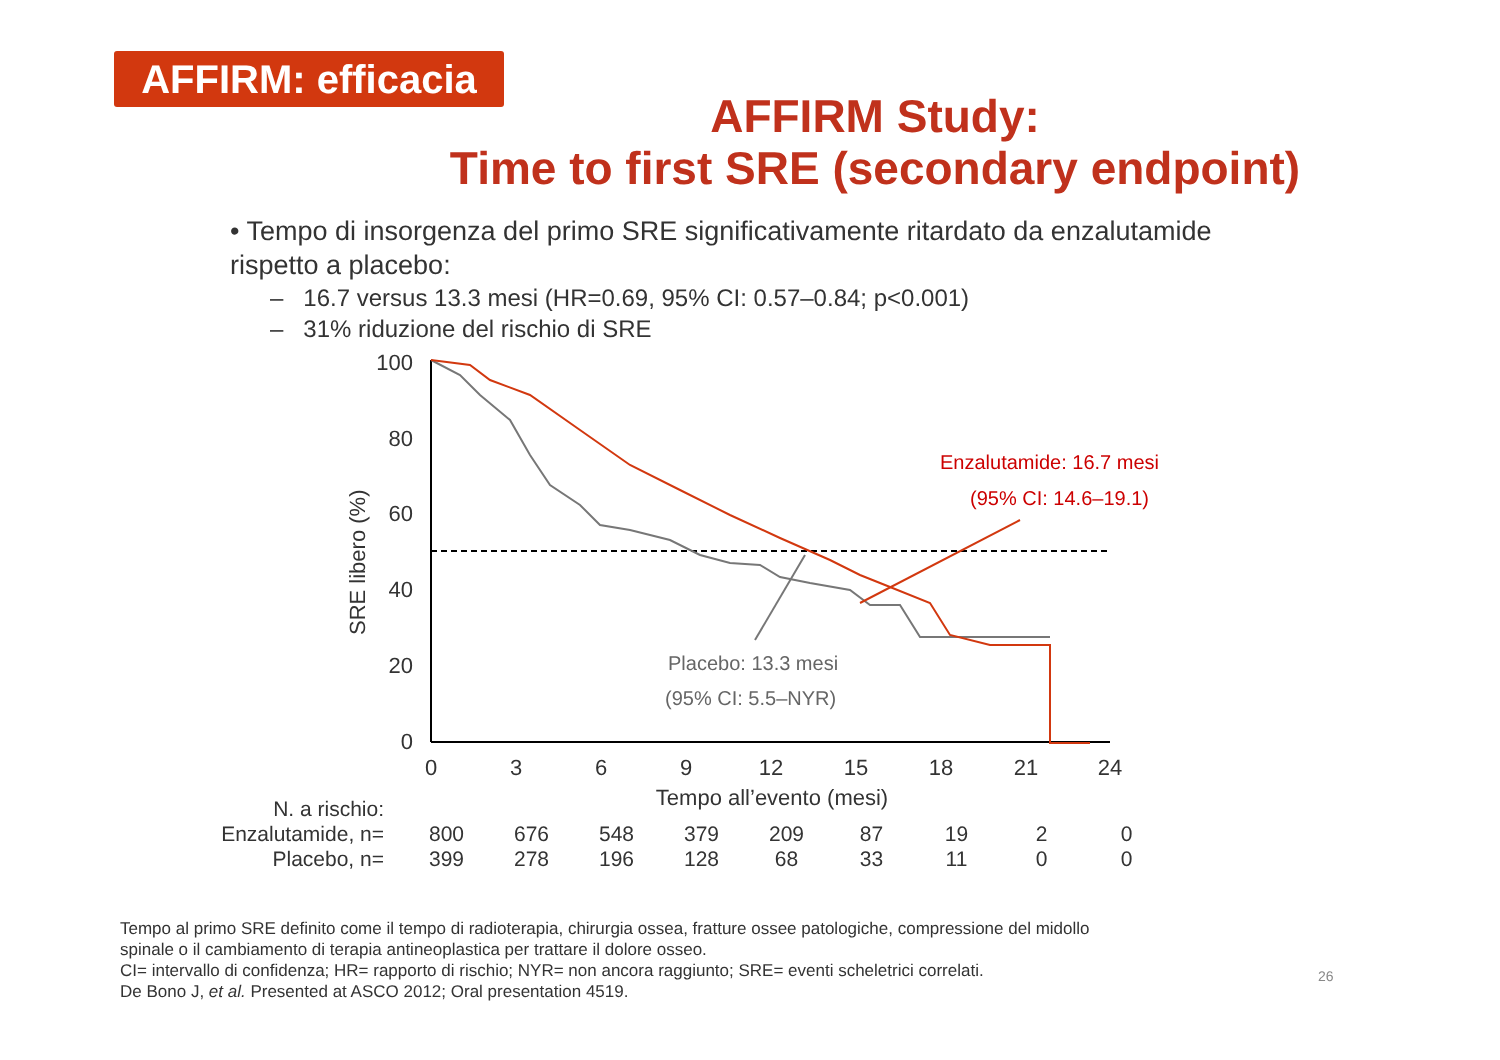AFFIRM: efficacia
AFFIRM Study:
Time to first SRE (secondary endpoint)
• Tempo di insorgenza del primo SRE significativamente ritardato da enzalutamide rispetto a placebo:
– 16.7 versus 13.3 mesi (HR=0.69, 95% CI: 0.57–0.84; p<0.001)
– 31% riduzione del rischio di SRE
100
80
60
40
20
0
0
3
6
9
12
15
18
21
24
Tempo all’evento (mesi)
SRE libero (%)
Enzalutamide: 16.7 mesi
(95% CI: 14.6–19.1)
Placebo: 13.3 mesi
(95% CI: 5.5–NYR)
| N. a rischio: | | | | | | | | | |
| Enzalutamide, n= | 800 | 676 | 548 | 379 | 209 | 87 | 19 | 2 | 0 |
| Placebo, n= | 399 | 278 | 196 | 128 | 68 | 33 | 11 | 0 | 0 |
Tempo al primo SRE definito come il tempo di radioterapia, chirurgia ossea, fratture ossee patologiche, compressione del midollo
spinale o il cambiamento di terapia antineoplastica per trattare il dolore osseo.
CI= intervallo di confidenza; HR= rapporto di rischio; NYR= non ancora raggiunto; SRE= eventi scheletrici correlati.
De Bono J, et al. Presented at ASCO 2012; Oral presentation 4519.
26